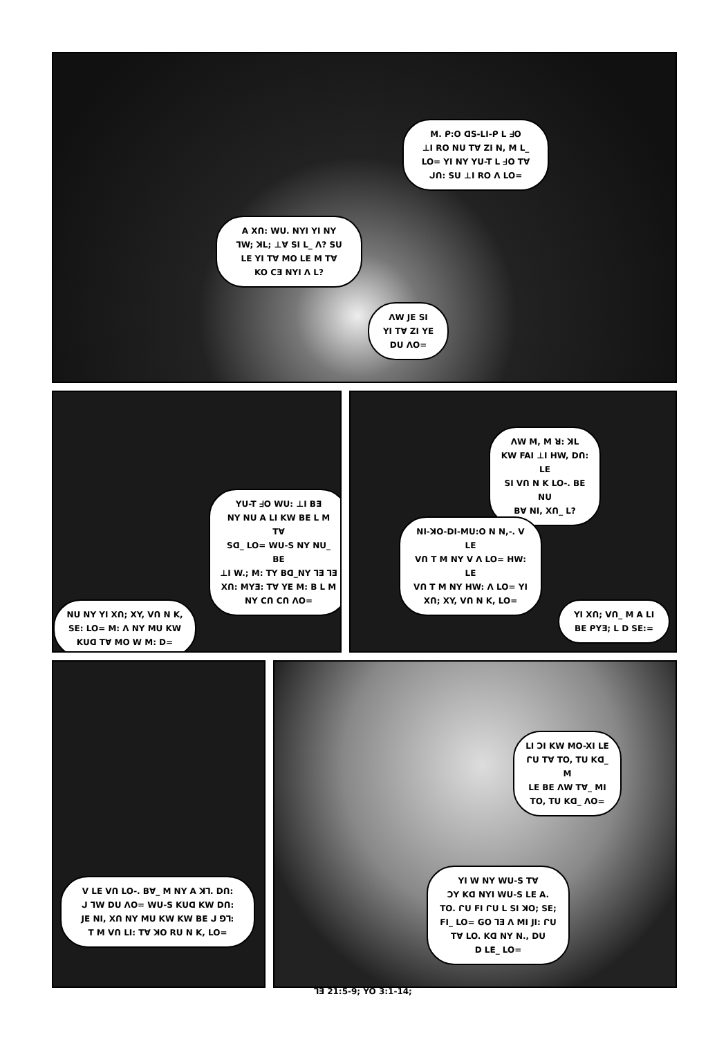M. ᑭ:O ᗡS-LI-ᑭ L ᖵO
⊥I RO NU TⱯ ZI N, M L_
LO= YI NY YU-T L ᖵO TⱯ
ᒍᑎ: SU ⊥I RO Λ LO=
A Xᑎ: WU. NYI YI NY
ᒣW; ꓘL; ⊥Ɐ SI L_ Λ? SU
LE YI TⱯ MO LE M TⱯ
KO CƎ NYI Λ L?
ΛW JE SI
YI TⱯ ZI YE
DU ΛO=
YU-T ᖵO WU: ⊥I BƎ
NY NU A LI KW BE L M TⱯ
Sᗡ_ LO= WU-S NY NU_ BE
⊥I W.; M: TY Bᗡ_NY ⅂Ǝ ⅂Ǝ
Xᑎ: MYƎ: TⱯ YE M: B L M
NY Cᑎ Cᑎ ΛO=
NU NY YI Xᑎ; XY, Vᑎ N K,
SE: LO= M: Λ NY MU KW
KUᗡ TⱯ MO W M: D=
ΛW M, M ꓤ: ꓘL
KW FAI ⊥I HW, Dᑎ: LE
SI Vᑎ N K LO-. BE NU
BⱯ NI, Xᑎ_ L?
NI-ꓘO-DI-MU:O N N,-. V LE
Vᑎ T M NY V Λ LO= HW: LE
Vᑎ T M NY HW: Λ LO= YI
Xᑎ; XY, Vᑎ N K, LO=
YI Xᑎ; Vᑎ_ M A LI
BE ᑭYƎ; L D SE:=
V LE Vᑎ LO-. BⱯ_ M NY A ꓘ⅂. Dᑎ:
ᒍ ᒣW DU ΛO= WU-S KUᗡ KW Dᑎ:
JE NI, Xᑎ NY MU KW KW BE ᒍ ⅁⅂:
T M Vᑎ LI: TⱯ ꓘO RU N K, LO=
LI ƆI KW MO-XI LE
ᒋU TⱯ TO, TU Kᗡ_ M
LE BE ΛW TⱯ_ MI
TO, TU Kᗡ_ ΛO=
YI W NY WU-S TⱯ
ƆY Kᗡ NYI WU-S LE A.
TO. ᒋU FI ᒋU L SI ꓘO; SE;
FI_ LO= GO ⅂Ǝ Λ MI JI: ᒋU
TⱯ LO. Kᗡ NY N., DU
D LE_ LO=
⅂Ǝ 21:5-9; YO 3:1-14;